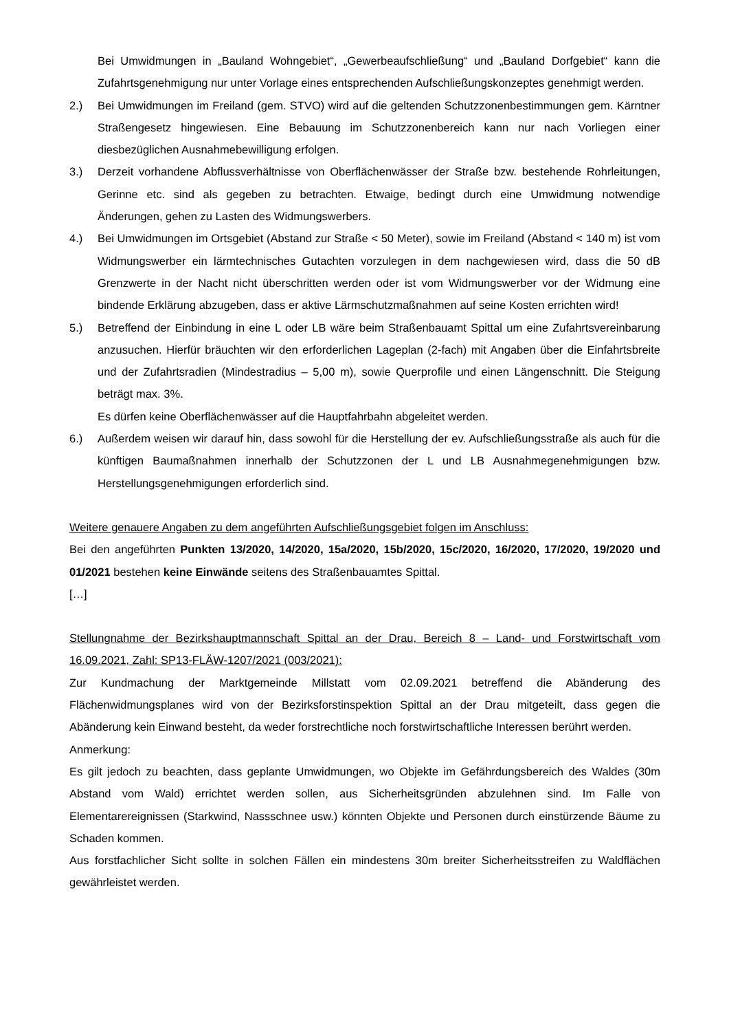Bei Umwidmungen in „Bauland Wohngebiet“, „Gewerbeaufschließung“ und „Bauland Dorfgebiet“ kann die Zufahrtsgenehmigung nur unter Vorlage eines entsprechenden Aufschließungskonzeptes genehmigt werden.
2.) Bei Umwidmungen im Freiland (gem. STVO) wird auf die geltenden Schutzzonenbestimmungen gem. Kärntner Straßengesetz hingewiesen. Eine Bebauung im Schutzzonenbereich kann nur nach Vorliegen einer diesbezüglichen Ausnahmebewilligung erfolgen.
3.) Derzeit vorhandene Abflussverhältnisse von Oberflächenwässer der Straße bzw. bestehende Rohrleitungen, Gerinne etc. sind als gegeben zu betrachten. Etwaige, bedingt durch eine Umwidmung notwendige Änderungen, gehen zu Lasten des Widmungswerbers.
4.) Bei Umwidmungen im Ortsgebiet (Abstand zur Straße < 50 Meter), sowie im Freiland (Abstand < 140 m) ist vom Widmungswerber ein lärmtechnisches Gutachten vorzulegen in dem nachgewiesen wird, dass die 50 dB Grenzwerte in der Nacht nicht überschritten werden oder ist vom Widmungswerber vor der Widmung eine bindende Erklärung abzugeben, dass er aktive Lärmschutzmaßnahmen auf seine Kosten errichten wird!
5.) Betreffend der Einbindung in eine L oder LB wäre beim Straßenbauamt Spittal um eine Zufahrtsvereinbarung anzusuchen. Hierfür bräuchten wir den erforderlichen Lageplan (2-fach) mit Angaben über die Einfahrtsbreite und der Zufahrtsradien (Mindestradius – 5,00 m), sowie Querprofile und einen Längenschnitt. Die Steigung beträgt max. 3%.
Es dürfen keine Oberflächenwässer auf die Hauptfahrbahn abgeleitet werden.
6.) Außerdem weisen wir darauf hin, dass sowohl für die Herstellung der ev. Aufschließungsstraße als auch für die künftigen Baumaßnahmen innerhalb der Schutzzonen der L und LB Ausnahmegenehmigungen bzw. Herstellungsgenehmigungen erforderlich sind.
Weitere genauere Angaben zu dem angeführten Aufschließungsgebiet folgen im Anschluss:
Bei den angeführten Punkten 13/2020, 14/2020, 15a/2020, 15b/2020, 15c/2020, 16/2020, 17/2020, 19/2020 und 01/2021 bestehen keine Einwände seitens des Straßenbauamtes Spittal.
[…]
Stellungnahme der Bezirkshauptmannschaft Spittal an der Drau, Bereich 8 – Land- und Forstwirtschaft vom 16.09.2021, Zahl: SP13-FLÄW-1207/2021 (003/2021):
Zur Kundmachung der Marktgemeinde Millstatt vom 02.09.2021 betreffend die Abänderung des Flächenwidmungsplanes wird von der Bezirksforstinspektion Spittal an der Drau mitgeteilt, dass gegen die Abänderung kein Einwand besteht, da weder forstrechtliche noch forstwirtschaftliche Interessen berührt werden.
Anmerkung:
Es gilt jedoch zu beachten, dass geplante Umwidmungen, wo Objekte im Gefährdungsbereich des Waldes (30m Abstand vom Wald) errichtet werden sollen, aus Sicherheitsgründen abzulehnen sind. Im Falle von Elementarereignissen (Starkwind, Nassschnee usw.) könnten Objekte und Personen durch einstürzende Bäume zu Schaden kommen.
Aus forstfachlicher Sicht sollte in solchen Fällen ein mindestens 30m breiter Sicherheitsstreifen zu Waldflächen gewährleistet werden.